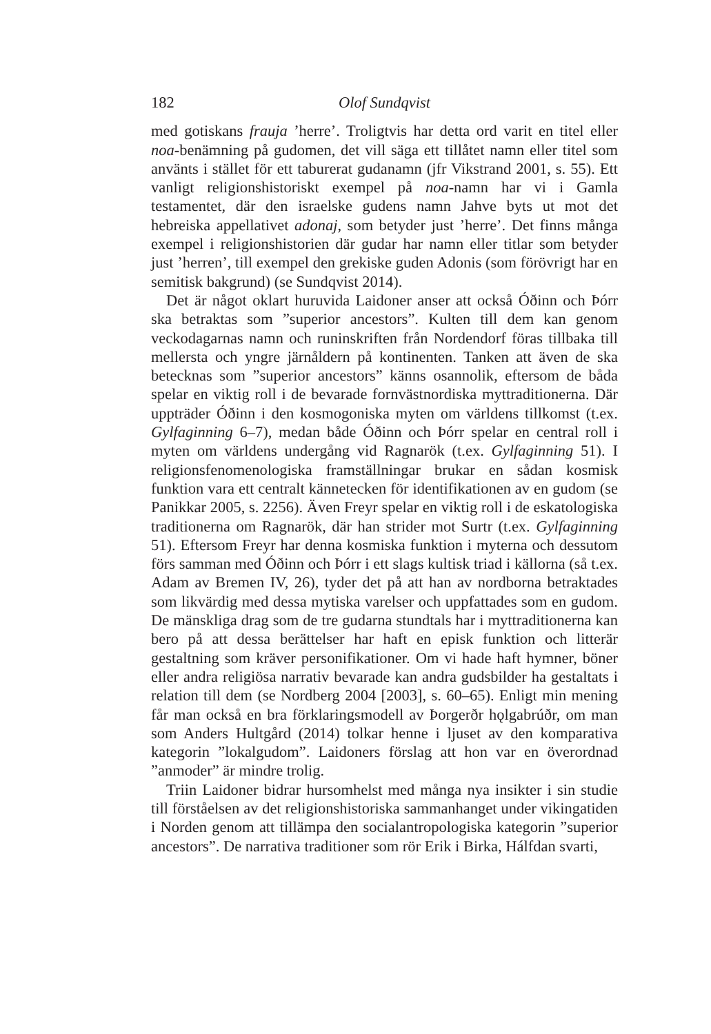182 Olof Sundqvist
med gotiskans frauja ’herre’. Troligtvis har detta ord varit en titel eller noa-benämning på gudomen, det vill säga ett tillåtet namn eller titel som använts i stället för ett taburerat gudanamn (jfr Vikstrand 2001, s. 55). Ett vanligt religionshistoriskt exempel på noa-namn har vi i Gamla testamentet, där den israelske gudens namn Jahve byts ut mot det hebreiska appellativet adonaj, som betyder just ’herre’. Det finns många exempel i religionshistorien där gudar har namn eller titlar som betyder just ’herren’, till exempel den grekiske guden Adonis (som förövrigt har en semitisk bakgrund) (se Sundqvist 2014).
Det är något oklart huruvida Laidoner anser att också Óðinn och Þórr ska betraktas som ”superior ancestors”. Kulten till dem kan genom veckodagarnas namn och runinskriften från Nordendorf föras tillbaka till mellersta och yngre järnåldern på kontinenten. Tanken att även de ska betecknas som ”superior ancestors” känns osannolik, eftersom de båda spelar en viktig roll i de bevarade fornvästnordiska myttraditionerna. Där uppträder Óðinn i den kosmogoniska myten om världens tillkomst (t.ex. Gylfaginning 6–7), medan både Óðinn och Þórr spelar en central roll i myten om världens undergång vid Ragnarök (t.ex. Gylfaginning 51). I religionsfenomenologiska framställningar brukar en sådan kosmisk funktion vara ett centralt kännetecken för identifikationen av en gudom (se Panikkar 2005, s. 2256). Även Freyr spelar en viktig roll i de eskatologiska traditionerna om Ragnarök, där han strider mot Surtr (t.ex. Gylfaginning 51). Eftersom Freyr har denna kosmiska funktion i myterna och dessutom förs samman med Óðinn och Þórr i ett slags kultisk triad i källorna (så t.ex. Adam av Bremen IV, 26), tyder det på att han av nordborna betraktades som likvärdig med dessa mytiska varelser och uppfattades som en gudom. De mänskliga drag som de tre gudarna stundtals har i myttraditionerna kan bero på att dessa berättelser har haft en episk funktion och litterär gestaltning som kräver personifikationer. Om vi hade haft hymner, böner eller andra religiösa narrativ bevarade kan andra gudsbilder ha gestaltats i relation till dem (se Nordberg 2004 [2003], s. 60–65). Enligt min mening får man också en bra förklaringsmodell av Þorgerðr hǫlgabrúðr, om man som Anders Hultgård (2014) tolkar henne i ljuset av den komparativa kategorin ”lokalgudom”. Laidoners förslag att hon var en överordnad ”anmoder” är mindre trolig.
Triin Laidoner bidrar hursomhelst med många nya insikter i sin studie till förståelsen av det religionshistoriska sammanhanget under vikingatiden i Norden genom att tillämpa den socialantropologiska kategorin ”superior ancestors”. De narrativa traditioner som rör Erik i Birka, Hálfdan svarti,